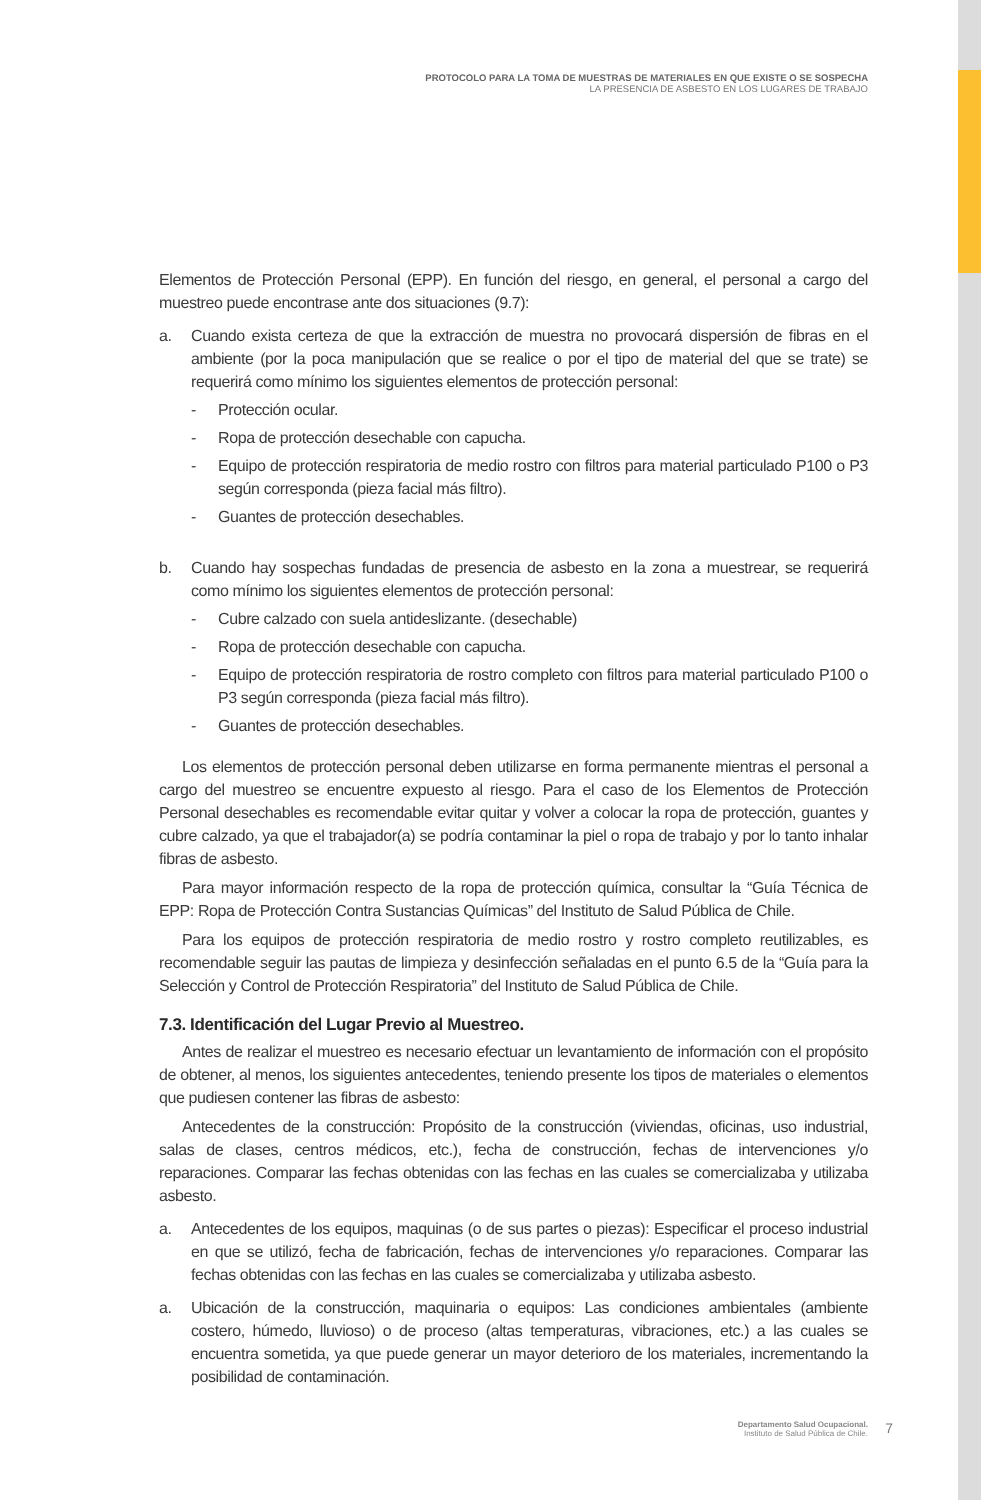PROTOCOLO PARA LA TOMA DE MUESTRAS DE MATERIALES EN QUE EXISTE O SE SOSPECHA
LA PRESENCIA DE ASBESTO EN LOS LUGARES DE TRABAJO
Elementos de Protección Personal (EPP). En función del riesgo, en general, el personal a cargo del muestreo puede encontrase ante dos situaciones (9.7):
a. Cuando exista certeza de que la extracción de muestra no provocará dispersión de fibras en el ambiente (por la poca manipulación que se realice o por el tipo de material del que se trate) se requerirá como mínimo los siguientes elementos de protección personal:
- Protección ocular.
- Ropa de protección desechable con capucha.
- Equipo de protección respiratoria de medio rostro con filtros para material particulado P100 o P3 según corresponda (pieza facial más filtro).
- Guantes de protección desechables.
b. Cuando hay sospechas fundadas de presencia de asbesto en la zona a muestrear, se requerirá como mínimo los siguientes elementos de protección personal:
- Cubre calzado con suela antideslizante. (desechable)
- Ropa de protección desechable con capucha.
- Equipo de protección respiratoria de rostro completo con filtros para material particulado P100 o P3 según corresponda (pieza facial más filtro).
- Guantes de protección desechables.
Los elementos de protección personal deben utilizarse en forma permanente mientras el personal a cargo del muestreo se encuentre expuesto al riesgo. Para el caso de los Elementos de Protección Personal desechables es recomendable evitar quitar y volver a colocar la ropa de protección, guantes y cubre calzado, ya que el trabajador(a) se podría contaminar la piel o ropa de trabajo y por lo tanto inhalar fibras de asbesto.
Para mayor información respecto de la ropa de protección química, consultar la “Guía Técnica de EPP: Ropa de Protección Contra Sustancias Químicas” del Instituto de Salud Pública de Chile.
Para los equipos de protección respiratoria de medio rostro y rostro completo reutilizables, es recomendable seguir las pautas de limpieza y desinfección señaladas en el punto 6.5 de la “Guía para la Selección y Control de Protección Respiratoria” del Instituto de Salud Pública de Chile.
7.3. Identificación del Lugar Previo al Muestreo.
Antes de realizar el muestreo es necesario efectuar un levantamiento de información con el propósito de obtener, al menos, los siguientes antecedentes, teniendo presente los tipos de materiales o elementos que pudiesen contener las fibras de asbesto:
Antecedentes de la construcción: Propósito de la construcción (viviendas, oficinas, uso industrial, salas de clases, centros médicos, etc.), fecha de construcción, fechas de intervenciones y/o reparaciones. Comparar las fechas obtenidas con las fechas en las cuales se comercializaba y utilizaba asbesto.
a. Antecedentes de los equipos, maquinas (o de sus partes o piezas): Especificar el proceso industrial en que se utilizó, fecha de fabricación, fechas de intervenciones y/o reparaciones. Comparar las fechas obtenidas con las fechas en las cuales se comercializaba y utilizaba asbesto.
a. Ubicación de la construcción, maquinaria o equipos: Las condiciones ambientales (ambiente costero, húmedo, lluvioso) o de proceso (altas temperaturas, vibraciones, etc.) a las cuales se encuentra sometida, ya que puede generar un mayor deterioro de los materiales, incrementando la posibilidad de contaminación.
Departamento Salud Ocupacional.
Instituto de Salud Pública de Chile.
7